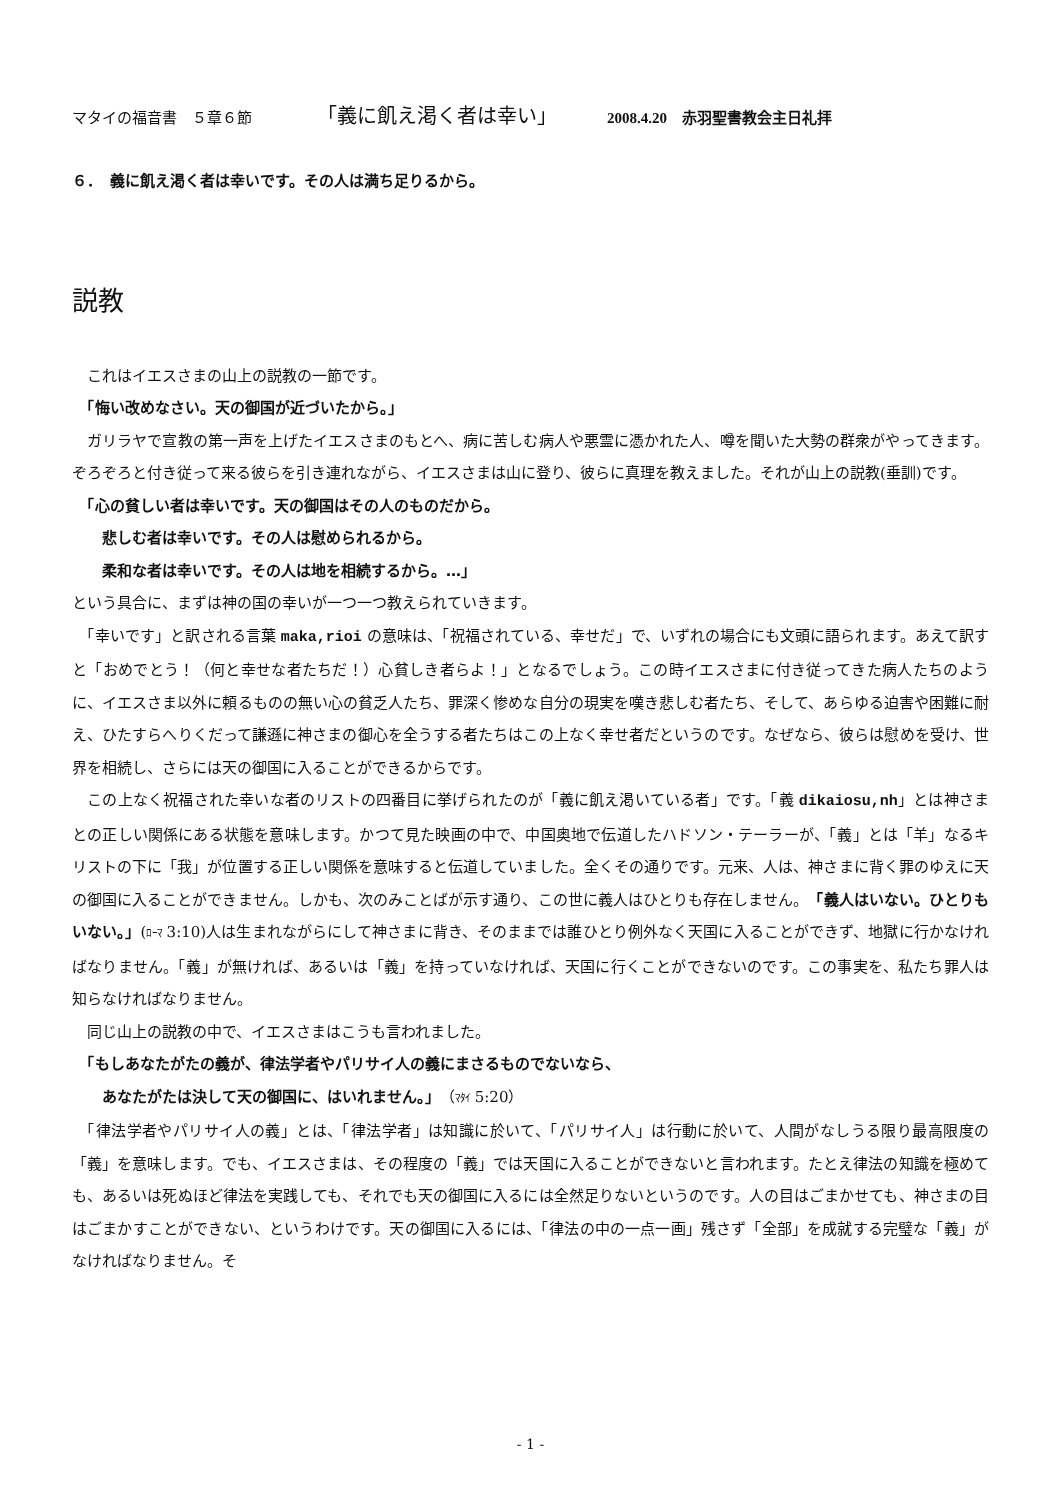マタイの福音書　５章６節 「義に飢え渇く者は幸い」 2008.4.20　赤羽聖書教会主日礼拝
６．　義に飢え渇く者は幸いです。その人は満ち足りるから。
説教
　これはイエスさまの山上の説教の一節です。
　「悔い改めなさい。天の御国が近づいたから。」
　ガリラヤで宣教の第一声を上げたイエスさまのもとへ、病に苦しむ病人や悪霊に憑かれた人、噂を聞いた大勢の群衆がやってきます。ぞろぞろと付き従って来る彼らを引き連れながら、イエスさまは山に登り、彼らに真理を教えました。それが山上の説教(垂訓)です。
　「心の貧しい者は幸いです。天の御国はその人のものだから。
　　悲しむ者は幸いです。その人は慰められるから。
　　柔和な者は幸いです。その人は地を相続するから。…」
という具合に、まずは神の国の幸いが一つ一つ教えられていきます。
　「幸いです」と訳される言葉 maka,rioi の意味は、「祝福されている、幸せだ」で、いずれの場合にも文頭に語られます。あえて訳すと「おめでとう！（何と幸せな者たちだ！）心貧しき者らよ！」となるでしょう。この時イエスさまに付き従ってきた病人たちのように、イエスさま以外に頼るものの無い心の貧乏人たち、罪深く惨めな自分の現実を嘆き悲しむ者たち、そして、あらゆる迫害や困難に耐え、ひたすらへりくだって謙遜に神さまの御心を全うする者たちはこの上なく幸せ者だというのです。なぜなら、彼らは慰めを受け、世界を相続し、さらには天の御国に入ることができるからです。
　この上なく祝福された幸いな者のリストの四番目に挙げられたのが「義に飢え渇いている者」です。「義 dikaiosu,nh」とは神さまとの正しい関係にある状態を意味します。かつて見た映画の中で、中国奥地で伝道したハドソン・テーラーが、「義」とは「羊」なるキリストの下に「我」が位置する正しい関係を意味すると伝道していました。全くその通りです。元来、人は、神さまに背く罪のゆえに天の御国に入ることができません。しかも、次のみことばが示す通り、この世に義人はひとりも存在しません。「義人はいない。ひとりもいない。」(ﾛｰﾏ 3:10)人は生まれながらにして神さまに背き、そのままでは誰ひとり例外なく天国に入ることができず、地獄に行かなければなりません。「義」が無ければ、あるいは「義」を持っていなければ、天国に行くことができないのです。この事実を、私たち罪人は知らなければなりません。
　同じ山上の説教の中で、イエスさまはこうも言われました。
　「もしあなたがたの義が、律法学者やパリサイ人の義にまさるものでないなら、
　　あなたがたは決して天の御国に、はいれません。」（ﾏﾀｲ 5:20）
　「律法学者やパリサイ人の義」とは、「律法学者」は知識に於いて、「パリサイ人」は行動に於いて、人間がなしうる限り最高限度の「義」を意味します。でも、イエスさまは、その程度の「義」では天国に入ることができないと言われます。たとえ律法の知識を極めても、あるいは死ぬほど律法を実践しても、それでも天の御国に入るには全然足りないというのです。人の目はごまかせても、神さまの目はごまかすことができない、というわけです。天の御国に入るには、「律法の中の一点一画」残さず「全部」を成就する完璧な「義」がなければなりません。そ
- 1 -